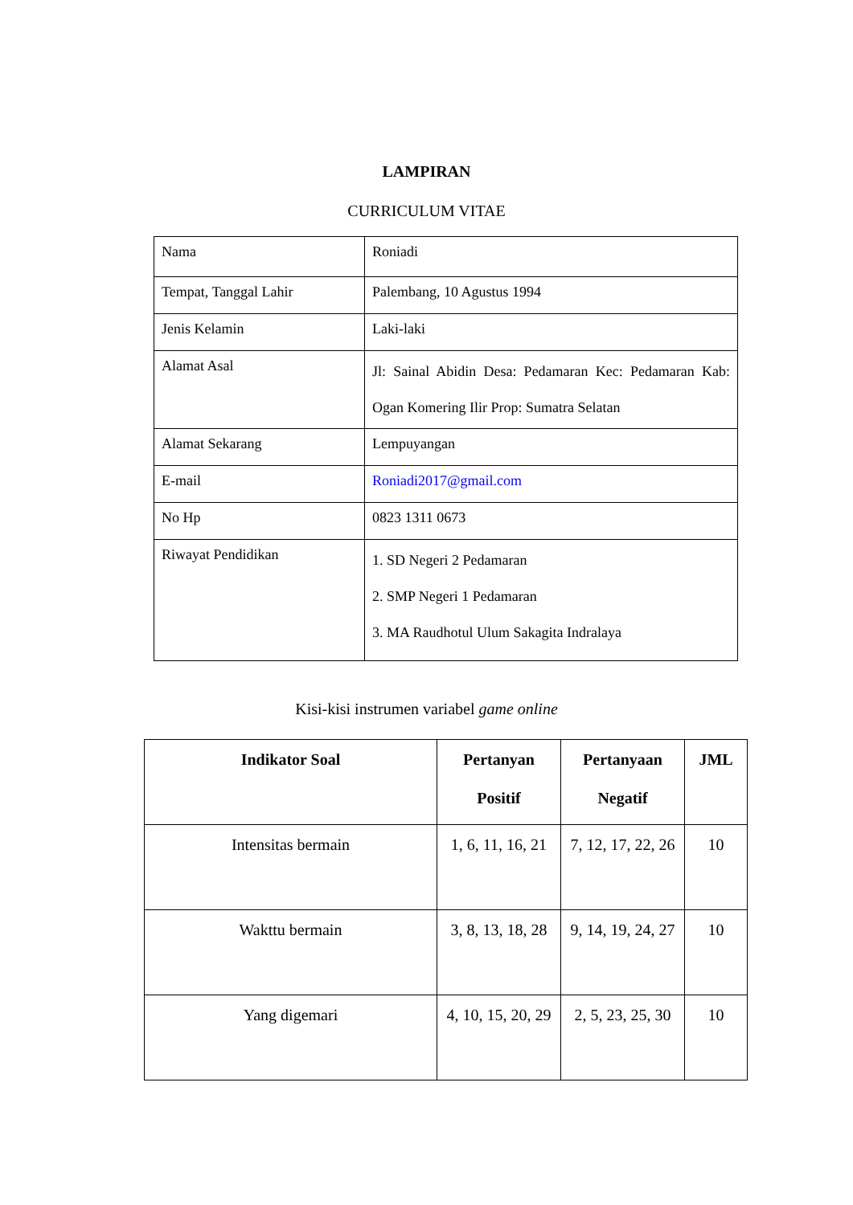LAMPIRAN
CURRICULUM VITAE
| Nama | Roniadi |
| Tempat, Tanggal Lahir | Palembang, 10 Agustus 1994 |
| Jenis Kelamin | Laki-laki |
| Alamat Asal | Jl: Sainal Abidin Desa: Pedamaran Kec: Pedamaran Kab: Ogan Komering Ilir Prop: Sumatra Selatan |
| Alamat Sekarang | Lempuyangan |
| E-mail | Roniadi2017@gmail.com |
| No Hp | 0823 1311 0673 |
| Riwayat Pendidikan | 1. SD Negeri 2 Pedamaran 2. SMP Negeri 1 Pedamaran 3. MA Raudhotul Ulum Sakagita Indralaya |
Kisi-kisi instrumen variabel game online
| Indikator Soal | Pertanyan Positif | Pertanyaan Negatif | JML |
| --- | --- | --- | --- |
| Intensitas bermain | 1, 6, 11, 16, 21 | 7, 12, 17, 22, 26 | 10 |
| Wakttu bermain | 3, 8, 13, 18, 28 | 9, 14, 19, 24, 27 | 10 |
| Yang digemari | 4, 10, 15, 20, 29 | 2, 5, 23, 25, 30 | 10 |